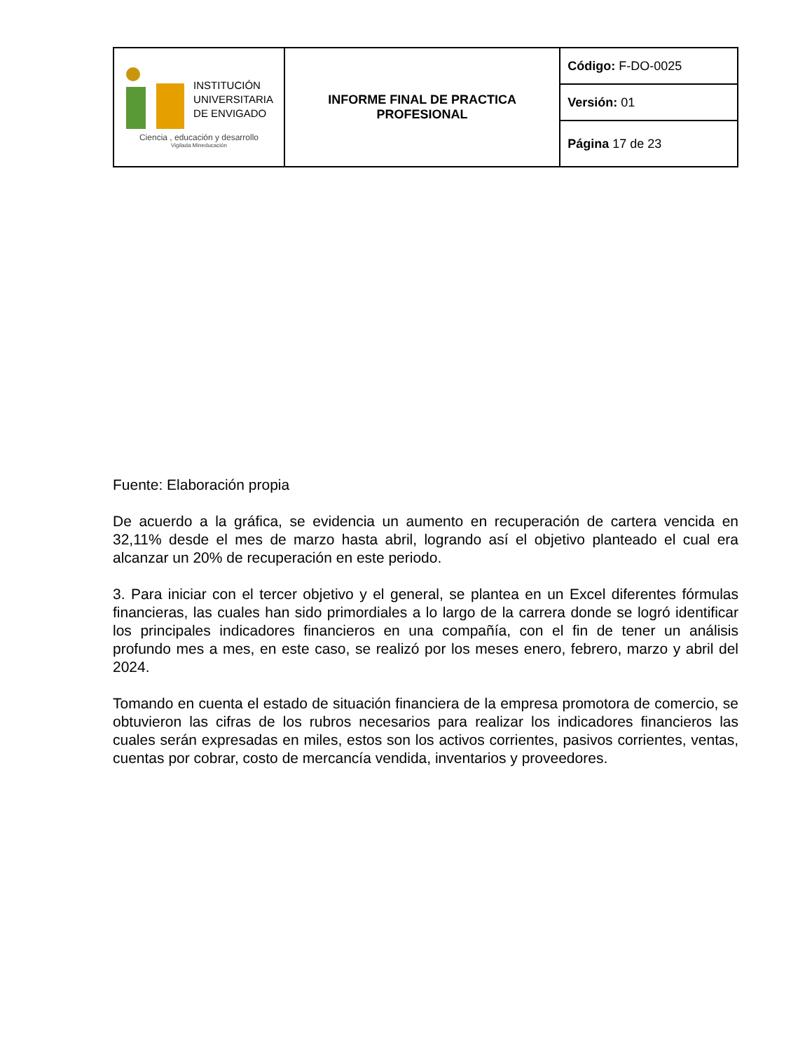| INSTITUCIÓN UNIVERSITARIA DE ENVIGADO Ciencia , educación y desarrollo Vigilada Mineducación | INFORME FINAL DE PRACTICA PROFESIONAL | Código: F-DO-0025 |
| | | Versión: 01 |
| | | Página 17 de 23 |
Fuente: Elaboración propia
De acuerdo a la gráfica, se evidencia un aumento en recuperación de cartera vencida en 32,11% desde el mes de marzo hasta abril, logrando así el objetivo planteado el cual era alcanzar un 20% de recuperación en este periodo.
3. Para iniciar con el tercer objetivo y el general, se plantea en un Excel diferentes fórmulas financieras, las cuales han sido primordiales a lo largo de la carrera donde se logró identificar los principales indicadores financieros en una compañía, con el fin de tener un análisis profundo mes a mes, en este caso, se realizó por los meses enero, febrero, marzo y abril del 2024.
Tomando en cuenta el estado de situación financiera de la empresa promotora de comercio, se obtuvieron las cifras de los rubros necesarios para realizar los indicadores financieros las cuales serán expresadas en miles, estos son los activos corrientes, pasivos corrientes, ventas, cuentas por cobrar, costo de mercancía vendida, inventarios y proveedores.